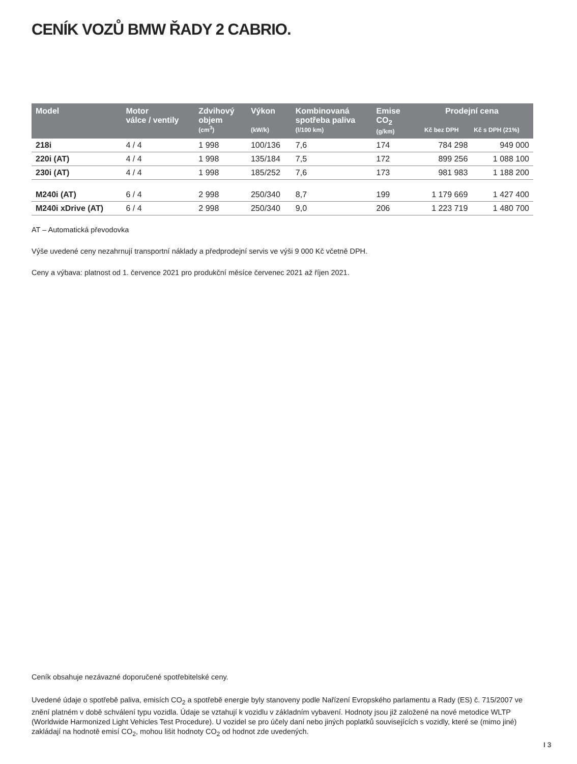CENÍK VOZŮ BMW ŘADY 2 CABRIO.
| Model | Motor válce / ventily | Zdvihový objem (cm<sup>3</sup>) | Výkon (kW/k) | Kombinovaná spotřeba paliva (l/100 km) | Emise CO<sub>2</sub> (g/km) | Prodejní cena Kč bez DPH Kč s DPH (21%) | |
| --- | --- | --- | --- | --- | --- | --- | --- |
| 218i | 4 / 4 | 1 998 | 100/136 | 7,6 | 174 | 784 298 | 949 000 |
| 220i (AT) | 4 / 4 | 1 998 | 135/184 | 7,5 | 172 | 899 256 | 1 088 100 |
| 230i (AT) | 4 / 4 | 1 998 | 185/252 | 7,6 | 173 | 981 983 | 1 188 200 |
| M240i (AT) | 6 / 4 | 2 998 | 250/340 | 8,7 | 199 | 1 179 669 | 1 427 400 |
| M240i xDrive (AT) | 6 / 4 | 2 998 | 250/340 | 9,0 | 206 | 1 223 719 | 1 480 700 |
AT – Automatická převodovka
Výše uvedené ceny nezahrnují transportní náklady a předprodejní servis ve výši 9 000 Kč včetně DPH.
Ceny a výbava: platnost od 1. července 2021 pro produkční měsíce červenec 2021 až říjen 2021.
Ceník obsahuje nezávazné doporučené spotřebitelské ceny.
Uvedené údaje o spotřebě paliva, emisích CO<sub>2</sub> a spotřebě energie byly stanoveny podle Nařízení Evropského parlamentu a Rady (ES) č. 715/2007 ve znění platném v době schválení typu vozidla. Údaje se vztahují k vozidlu v základním vybavení. Hodnoty jsou již založené na nové metodice WLTP (Worldwide Harmonized Light Vehicles Test Procedure). U vozidel se pro účely daní nebo jiných poplatků souvisejících s vozidly, které se (mimo jiné) zakládají na hodnotě emisí CO<sub>2</sub>, mohou lišit hodnoty CO<sub>2</sub> od hodnot zde uvedených.
I 3